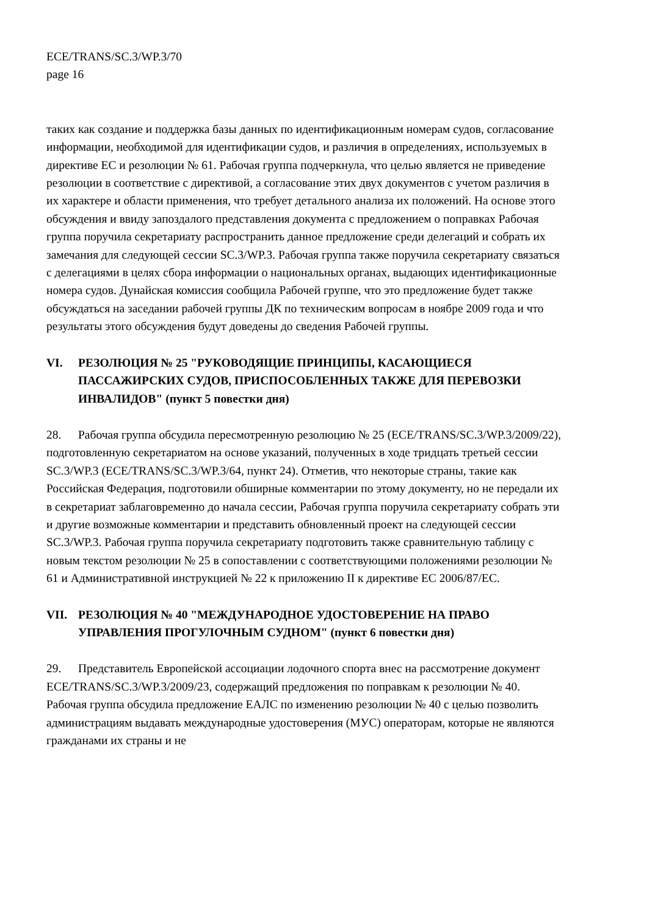ECE/TRANS/SC.3/WP.3/70
page 16
таких как создание и поддержка базы данных по идентификационным номерам судов, согласование информации, необходимой для идентификации судов, и различия в определениях, используемых в директиве ЕС и резолюции № 61. Рабочая группа подчеркнула, что целью является не приведение резолюции в соответствие с директивой, а согласование этих двух документов с учетом различия в их характере и области применения, что требует детального анализа их положений. На основе этого обсуждения и ввиду запоздалого представления документа с предложением о поправках Рабочая группа поручила секретариату распространить данное предложение среди делегаций и собрать их замечания для следующей сессии SC.3/WP.3. Рабочая группа также поручила секретариату связаться с делегациями в целях сбора информации о национальных органах, выдающих идентификационные номера судов. Дунайская комиссия сообщила Рабочей группе, что это предложение будет также обсуждаться на заседании рабочей группы ДК по техническим вопросам в ноябре 2009 года и что результаты этого обсуждения будут доведены до сведения Рабочей группы.
VI. РЕЗОЛЮЦИЯ № 25 "РУКОВОДЯЩИЕ ПРИНЦИПЫ, КАСАЮЩИЕСЯ ПАССАЖИРСКИХ СУДОВ, ПРИСПОСОБЛЕННЫХ ТАКЖЕ ДЛЯ ПЕРЕВОЗКИ ИНВАЛИДОВ" (пункт 5 повестки дня)
28. Рабочая группа обсудила пересмотренную резолюцию № 25 (ECE/TRANS/SC.3/WP.3/2009/22), подготовленную секретариатом на основе указаний, полученных в ходе тридцать третьей сессии SC.3/WP.3 (ECE/TRANS/SC.3/WP.3/64, пункт 24). Отметив, что некоторые страны, такие как Российская Федерация, подготовили обширные комментарии по этому документу, но не передали их в секретариат заблаговременно до начала сессии, Рабочая группа поручила секретариату собрать эти и другие возможные комментарии и представить обновленный проект на следующей сессии SC.3/WP.3. Рабочая группа поручила секретариату подготовить также сравнительную таблицу с новым текстом резолюции № 25 в сопоставлении с соответствующими положениями резолюции № 61 и Административной инструкцией № 22 к приложению II к директиве ЕС 2006/87/ЕС.
VII. РЕЗОЛЮЦИЯ № 40 "МЕЖДУНАРОДНОЕ УДОСТОВЕРЕНИЕ НА ПРАВО УПРАВЛЕНИЯ ПРОГУЛОЧНЫМ СУДНОМ" (пункт 6 повестки дня)
29. Представитель Европейской ассоциации лодочного спорта внес на рассмотрение документ ECE/TRANS/SC.3/WP.3/2009/23, содержащий предложения по поправкам к резолюции № 40. Рабочая группа обсудила предложение ЕАЛС по изменению резолюции № 40 с целью позволить администрациям выдавать международные удостоверения (МУС) операторам, которые не являются гражданами их страны и не